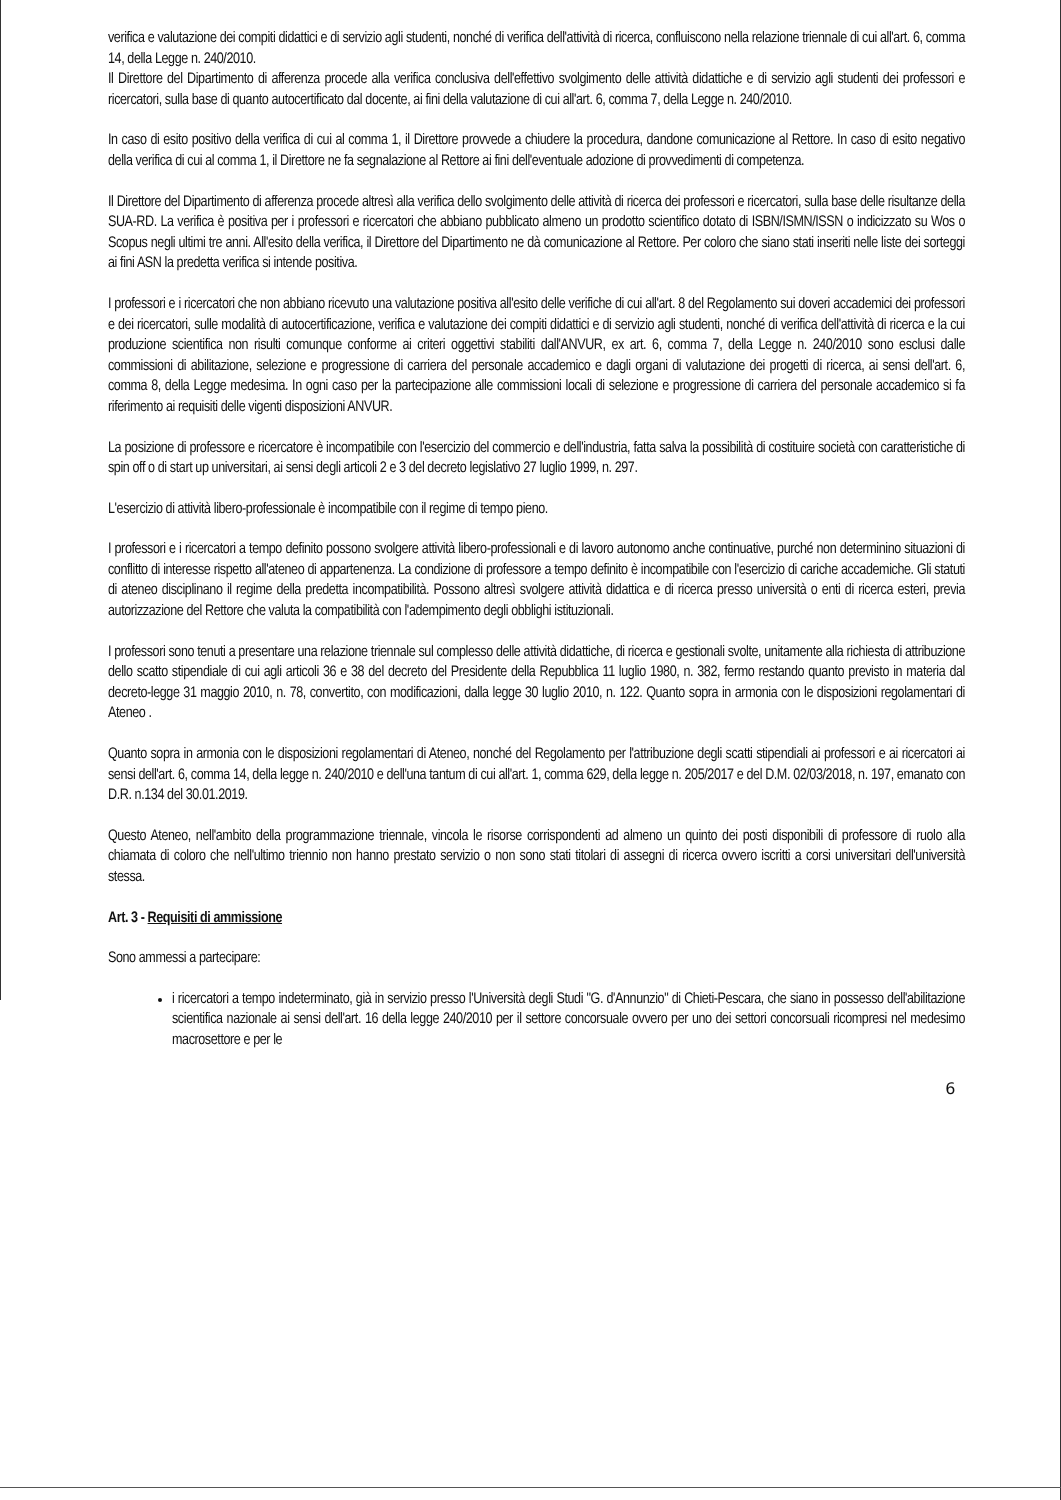verifica e valutazione dei compiti didattici e di servizio agli studenti, nonché di verifica dell'attività di ricerca, confluiscono nella relazione triennale di cui all'art. 6, comma 14, della Legge n. 240/2010.
Il Direttore del Dipartimento di afferenza procede alla verifica conclusiva dell'effettivo svolgimento delle attività didattiche e di servizio agli studenti dei professori e ricercatori, sulla base di quanto autocertificato dal docente, ai fini della valutazione di cui all'art. 6, comma 7, della Legge n. 240/2010.
In caso di esito positivo della verifica di cui al comma 1, il Direttore provvede a chiudere la procedura, dandone comunicazione al Rettore. In caso di esito negativo della verifica di cui al comma 1, il Direttore ne fa segnalazione al Rettore ai fini dell'eventuale adozione di provvedimenti di competenza.
Il Direttore del Dipartimento di afferenza procede altresì alla verifica dello svolgimento delle attività di ricerca dei professori e ricercatori, sulla base delle risultanze della SUA-RD. La verifica è positiva per i professori e ricercatori che abbiano pubblicato almeno un prodotto scientifico dotato di ISBN/ISMN/ISSN o indicizzato su Wos o Scopus negli ultimi tre anni. All'esito della verifica, il Direttore del Dipartimento ne dà comunicazione al Rettore. Per coloro che siano stati inseriti nelle liste dei sorteggi ai fini ASN la predetta verifica si intende positiva.
I professori e i ricercatori che non abbiano ricevuto una valutazione positiva all'esito delle verifiche di cui all'art. 8 del Regolamento sui doveri accademici dei professori e dei ricercatori, sulle modalità di autocertificazione, verifica e valutazione dei compiti didattici e di servizio agli studenti, nonché di verifica dell'attività di ricerca e la cui produzione scientifica non risulti comunque conforme ai criteri oggettivi stabiliti dall'ANVUR, ex art. 6, comma 7, della Legge n. 240/2010 sono esclusi dalle commissioni di abilitazione, selezione e progressione di carriera del personale accademico e dagli organi di valutazione dei progetti di ricerca, ai sensi dell'art. 6, comma 8, della Legge medesima. In ogni caso per la partecipazione alle commissioni locali di selezione e progressione di carriera del personale accademico si fa riferimento ai requisiti delle vigenti disposizioni ANVUR.
La posizione di professore e ricercatore è incompatibile con l'esercizio del commercio e dell'industria, fatta salva la possibilità di costituire società con caratteristiche di spin off o di start up universitari, ai sensi degli articoli 2 e 3 del decreto legislativo 27 luglio 1999, n. 297.
L'esercizio di attività libero-professionale è incompatibile con il regime di tempo pieno.
I professori e i ricercatori a tempo definito possono svolgere attività libero-professionali e di lavoro autonomo anche continuative, purché non determinino situazioni di conflitto di interesse rispetto all'ateneo di appartenenza. La condizione di professore a tempo definito è incompatibile con l'esercizio di cariche accademiche. Gli statuti di ateneo disciplinano il regime della predetta incompatibilità. Possono altresì svolgere attività didattica e di ricerca presso università o enti di ricerca esteri, previa autorizzazione del Rettore che valuta la compatibilità con l'adempimento degli obblighi istituzionali.
I professori sono tenuti a presentare una relazione triennale sul complesso delle attività didattiche, di ricerca e gestionali svolte, unitamente alla richiesta di attribuzione dello scatto stipendiale di cui agli articoli 36 e 38 del decreto del Presidente della Repubblica 11 luglio 1980, n. 382, fermo restando quanto previsto in materia dal decreto-legge 31 maggio 2010, n. 78, convertito, con modificazioni, dalla legge 30 luglio 2010, n. 122. Quanto sopra in armonia con le disposizioni regolamentari di Ateneo .
Quanto sopra in armonia con le disposizioni regolamentari di Ateneo, nonché del Regolamento per l'attribuzione degli scatti stipendiali ai professori e ai ricercatori ai sensi dell'art. 6, comma 14, della legge n. 240/2010 e dell'una tantum di cui all'art. 1, comma 629, della legge n. 205/2017 e del D.M. 02/03/2018, n. 197, emanato con D.R. n.134 del 30.01.2019.
Questo Ateneo, nell'ambito della programmazione triennale, vincola le risorse corrispondenti ad almeno un quinto dei posti disponibili di professore di ruolo alla chiamata di coloro che nell'ultimo triennio non hanno prestato servizio o non sono stati titolari di assegni di ricerca ovvero iscritti a corsi universitari dell'università stessa.
Art. 3 - Requisiti di ammissione
Sono ammessi a partecipare:
i ricercatori a tempo indeterminato, già in servizio presso l'Università degli Studi "G. d'Annunzio" di Chieti-Pescara, che siano in possesso dell'abilitazione scientifica nazionale ai sensi dell'art. 16 della legge 240/2010 per il settore concorsuale ovvero per uno dei settori concorsuali ricompresi nel medesimo macrosettore e per le
6